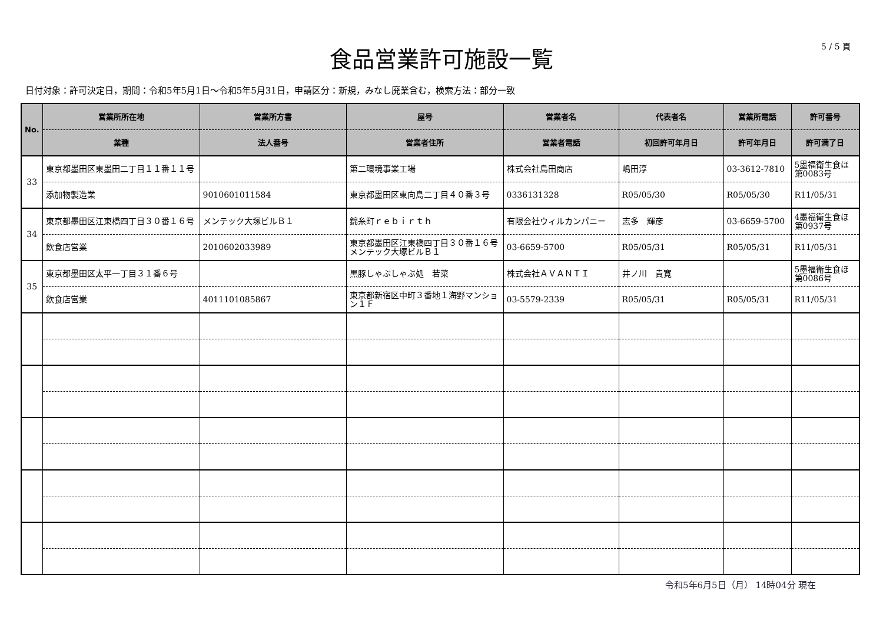5 / 5 頁
食品営業許可施設一覧
日付対象：許可決定日，期間：令和5年5月1日～令和5年5月31日，申請区分：新規，みなし廃業含む，検索方法：部分一致
| No. | 営業所所在地 | 営業所方書 | 屋号 | 営業者名 | 代表者名 | 営業所電話 | 許可番号 |
| --- | --- | --- | --- | --- | --- | --- | --- |
| | 業種 | 法人番号 | 営業者住所 | 営業者電話 | 初回許可年月日 | 許可年月日 | 許可満了日 |
| 33 | 東京都墨田区東墨田二丁目１１番１１号 | | 第二環境事業工場 | 株式会社島田商店 | 嶋田淳 | 03-3612-7810 | 5墨福衛生食ほ第0083号 |
| | 添加物製造業 | 9010601011584 | 東京都墨田区東向島二丁目４０番３号 | 0336131328 | R05/05/30 | R05/05/30 | R11/05/31 |
| 34 | 東京都墨田区江東橋四丁目３０番１６号 | メンテック大塚ビルＢ１ | 錦糸町ｒｅｂｉｒｔｈ | 有限会社ウィルカンパニー | 志多 輝彦 | 03-6659-5700 | 4墨福衛生食ほ第0937号 |
| | 飲食店営業 | 2010602033989 | 東京都墨田区江東橋四丁目３０番１６号メンテック大塚ビルＢ１ | 03-6659-5700 | R05/05/31 | R05/05/31 | R11/05/31 |
| 35 | 東京都墨田区太平一丁目３１番６号 | | 黒豚しゃぶしゃぶ処 若菜 | 株式会社ＡＶＡＮＴＩ | 井ノ川 貴寛 | | 5墨福衛生食ほ第0086号 |
| | 飲食店営業 | 4011101085867 | 東京都新宿区中町３番地１海野マンション１Ｆ | 03-5579-2339 | R05/05/31 | R05/05/31 | R11/05/31 |
令和5年6月5日（月） 14時04分 現在